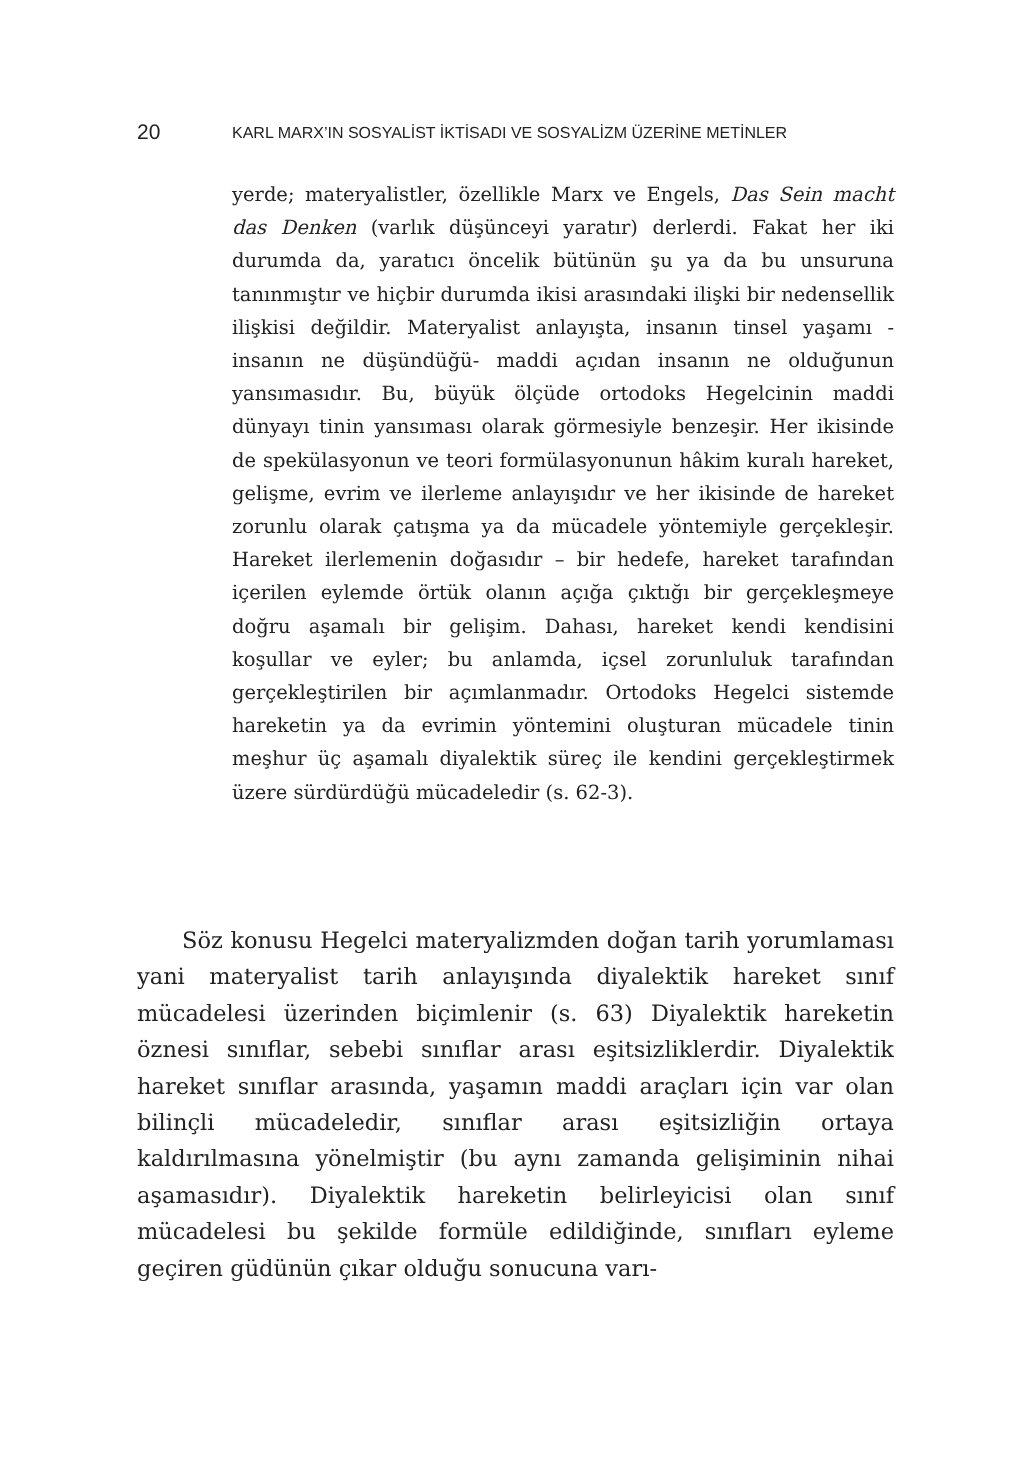20 KARL MARX’IN SOSYALİST İKTİSADI VE SOSYALİZM ÜZERİNE METİNLER
yerde; materyalistler, özellikle Marx ve Engels, Das Sein macht das Denken (varlık düşünceyi yaratır) derlerdi. Fakat her iki durumda da, yaratıcı öncelik bütünün şu ya da bu unsuruna tanınmıştır ve hiçbir durumda ikisi arasındaki ilişki bir nedensellik ilişkisi değildir. Materyalist anlayışta, insanın tinsel yaşamı -insanın ne düşündüğü- maddi açıdan insanın ne olduğunun yansımasıdır. Bu, büyük ölçüde ortodoks Hegelcinin maddi dünyayı tinin yansıması olarak görmesiyle benzeşir. Her ikisinde de spekülasyonun ve teori formülasyonunun hâkim kuralı hareket, gelişme, evrim ve ilerleme anlayışıdır ve her ikisinde de hareket zorunlu olarak çatışma ya da mücadele yöntemiyle gerçekleşir. Hareket ilerlemenin doğasıdır – bir hedefe, hareket tarafından içerilen eylemde örtük olanın açığa çıktığı bir gerçekleşmeye doğru aşamalı bir gelişim. Dahası, hareket kendi kendisini koşullar ve eyler; bu anlamda, içsel zorunluluk tarafından gerçekleştirilen bir açımlanmadır. Ortodoks Hegelci sistemde hareketin ya da evrimin yöntemini oluşturan mücadele tinin meşhur üç aşamalı diyalektik süreç ile kendini gerçekleştirmek üzere sürdürdüğü mücadeledir (s. 62-3).
Söz konusu Hegelci materyalizmden doğan tarih yorumlaması yani materyalist tarih anlayışında diyalektik hareket sınıf mücadelesi üzerinden biçimlenir (s. 63) Diyalektik hareketin öznesi sınıflar, sebebi sınıflar arası eşitsizliklerdir. Diyalektik hareket sınıflar arasında, yaşamın maddi araçları için var olan bilinçli mücadeledir, sınıflar arası eşitsizliğin ortaya kaldırılmasına yönelmiştir (bu aynı zamanda gelişiminin nihai aşamasıdır). Diyalektik hareketin belirleyicisi olan sınıf mücadelesi bu şekilde formüle edildiğinde, sınıfları eyleme geçiren güdünün çıkar olduğu sonucuna varı-